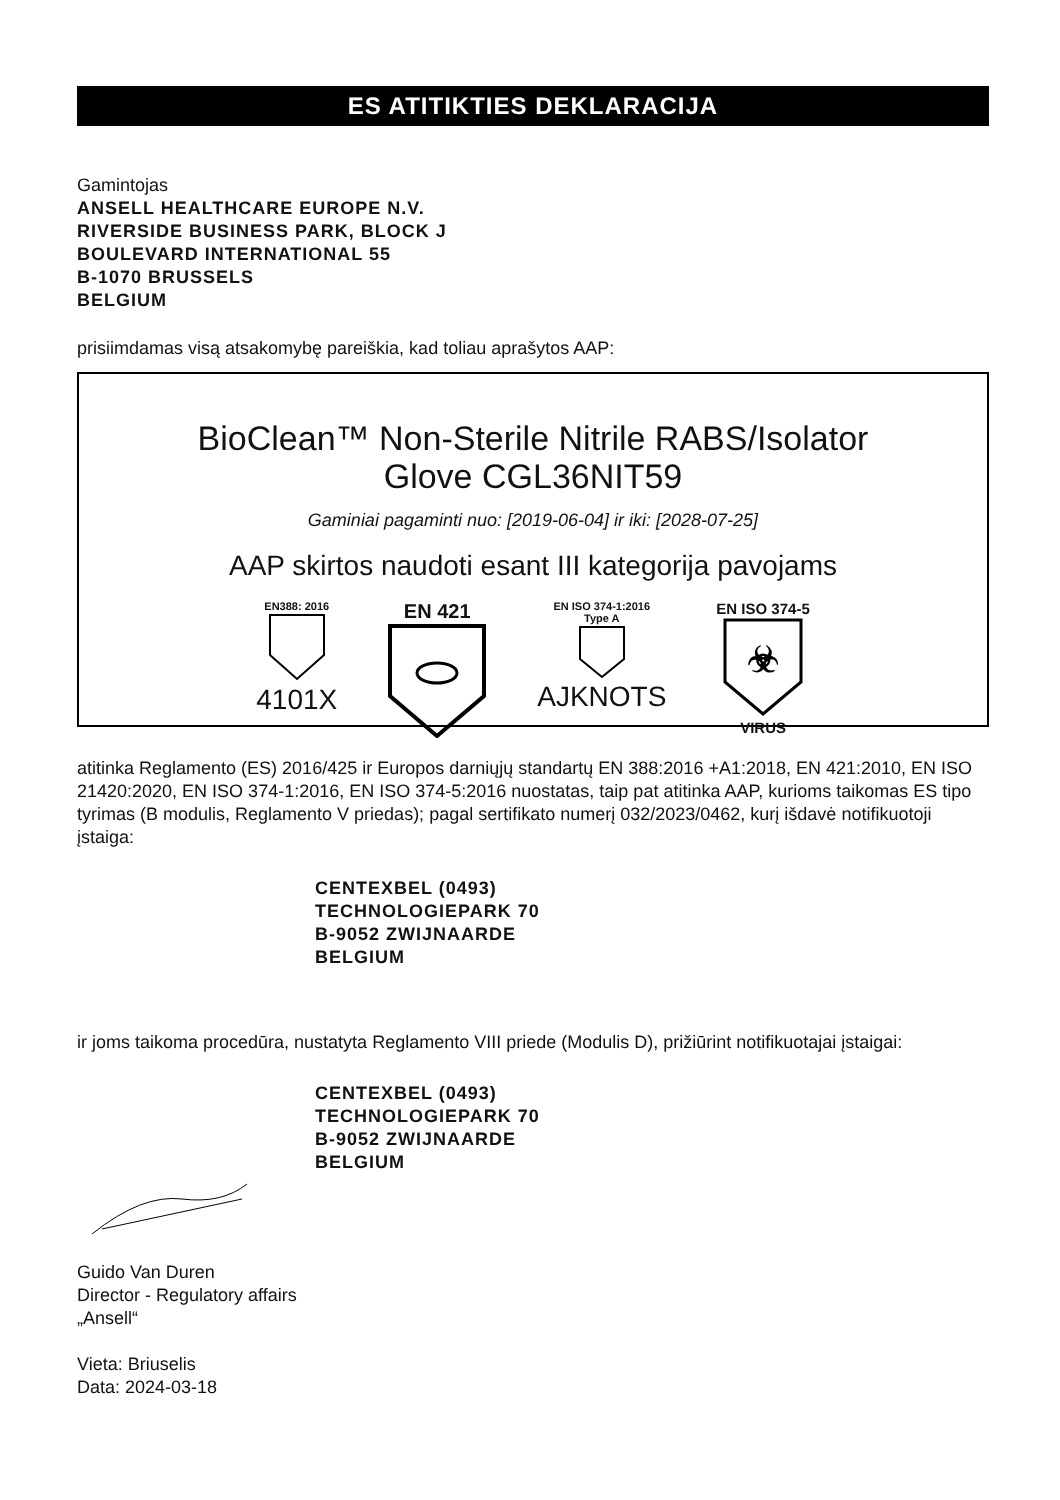ES ATITIKTIES DEKLARACIJA
Gamintojas
ANSELL HEALTHCARE EUROPE N.V.
RIVERSIDE BUSINESS PARK, BLOCK J
BOULEVARD INTERNATIONAL 55
B-1070 BRUSSELS
BELGIUM
prisiimdamas visą atsakomybę pareiškia, kad toliau aprašytos AAP:
BioClean™ Non-Sterile Nitrile RABS/Isolator
Glove CGL36NIT59
Gaminiai pagaminti nuo: [2019-06-04] ir iki: [2028-07-25]
AAP skirtos naudoti esant III kategorija pavojams
EN388: 2016
4101X
EN 421
EN ISO 374-1:2016
Type A
AJKNOTS
EN ISO 374-5
☣
VIRUS
atitinka Reglamento (ES) 2016/425 ir Europos darniųjų standartų EN 388:2016 +A1:2018, EN 421:2010, EN ISO 21420:2020, EN ISO 374-1:2016, EN ISO 374-5:2016 nuostatas, taip pat atitinka AAP, kurioms taikomas ES tipo tyrimas (B modulis, Reglamento V priedas); pagal sertifikato numerį 032/2023/0462, kurį išdavė notifikuotoji įstaiga:
CENTEXBEL (0493)
TECHNOLOGIEPARK 70
B-9052 ZWIJNAARDE
BELGIUM
ir joms taikoma procedūra, nustatyta Reglamento VIII priede (Modulis D), prižiūrint notifikuotajai įstaigai:
CENTEXBEL (0493)
TECHNOLOGIEPARK 70
B-9052 ZWIJNAARDE
BELGIUM
Guido Van Duren
Director - Regulatory affairs
„Ansell“
Vieta: Briuselis
Data: 2024-03-18